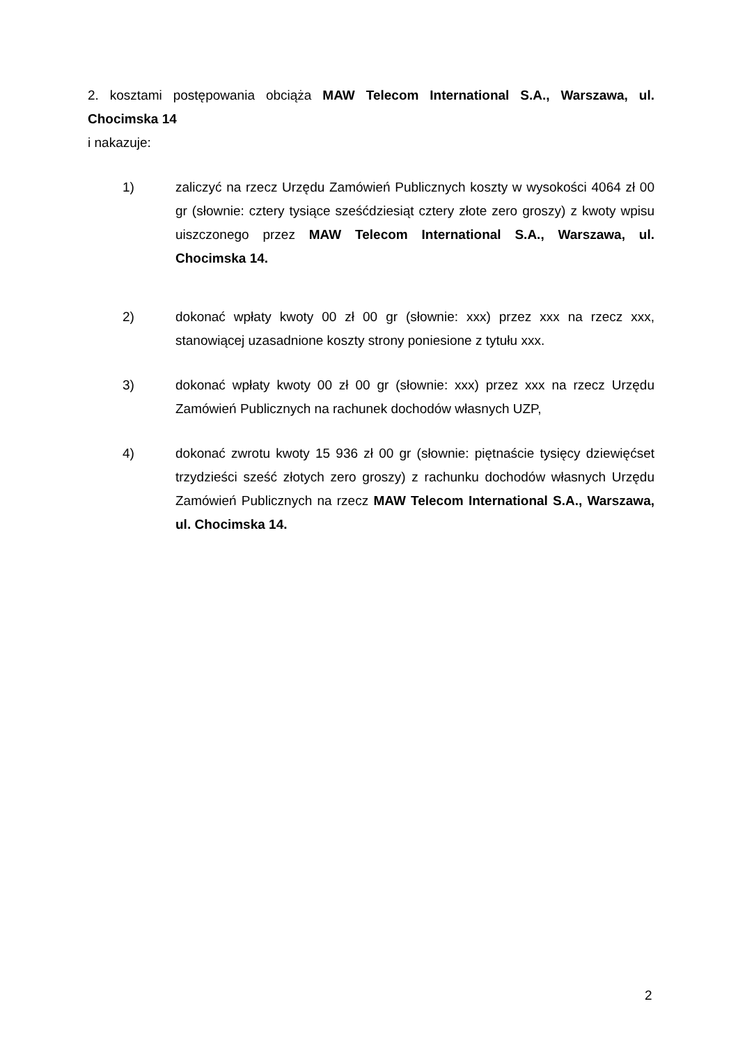2. kosztami postępowania obciąża MAW Telecom International S.A., Warszawa, ul. Chocimska 14
i nakazuje:
1) zaliczyć na rzecz Urzędu Zamówień Publicznych koszty w wysokości 4064 zł 00 gr (słownie: cztery tysiące sześćdziesiąt cztery złote zero groszy) z kwoty wpisu uiszczonego przez MAW Telecom International S.A., Warszawa, ul. Chocimska 14.
2) dokonać wpłaty kwoty 00 zł 00 gr (słownie: xxx) przez xxx na rzecz xxx, stanowiącej uzasadnione koszty strony poniesione z tytułu xxx.
3) dokonać wpłaty kwoty 00 zł 00 gr (słownie: xxx) przez xxx na rzecz Urzędu Zamówień Publicznych na rachunek dochodów własnych UZP,
4) dokonać zwrotu kwoty 15 936 zł 00 gr (słownie: piętnaście tysięcy dziewięćset trzydzieści sześć złotych zero groszy) z rachunku dochodów własnych Urzędu Zamówień Publicznych na rzecz MAW Telecom International S.A., Warszawa, ul. Chocimska 14.
2